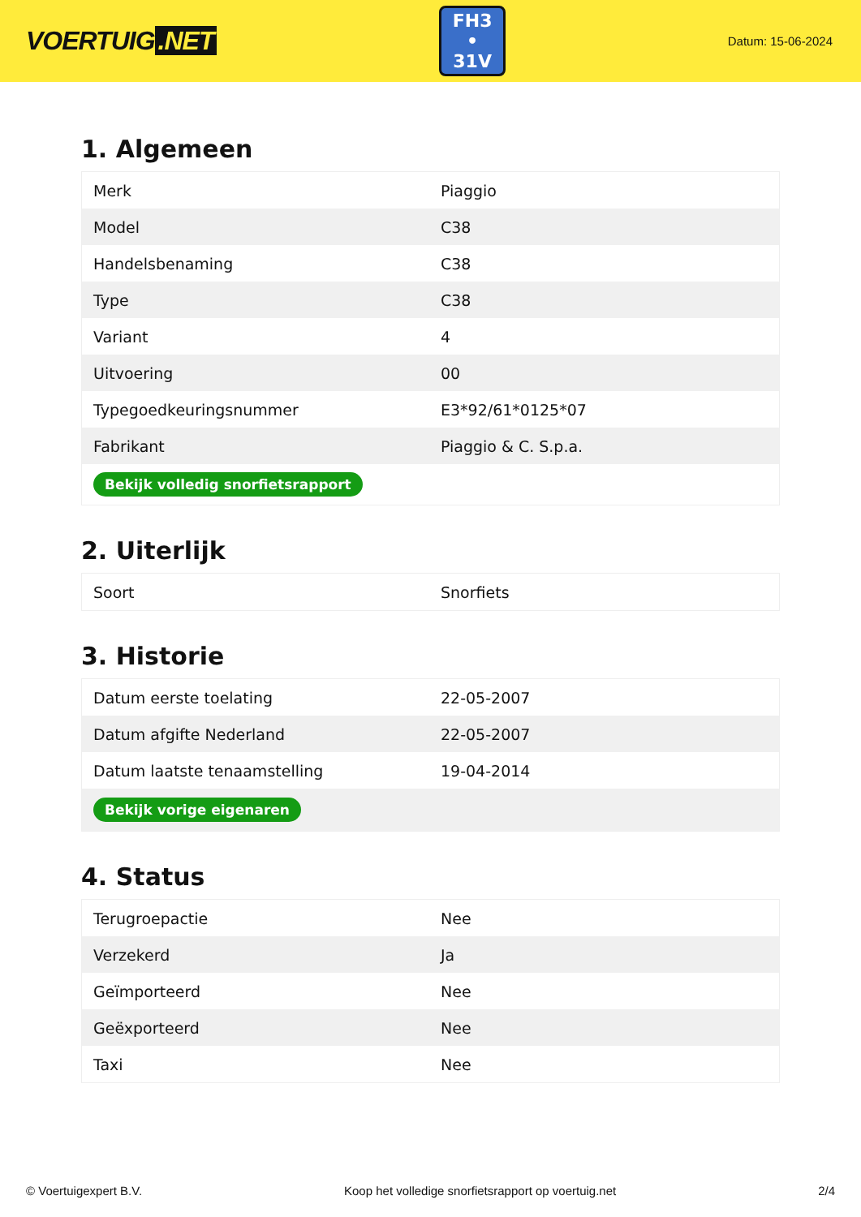VOERTUIG.NET
FH3
• 31V
Datum: 15-06-2024
1. Algemeen
| Merk | Piaggio |
| Model | C38 |
| Handelsbenaming | C38 |
| Type | C38 |
| Variant | 4 |
| Uitvoering | 00 |
| Typegoedkeuringsnummer | E3*92/61*0125*07 |
| Fabrikant | Piaggio & C. S.p.a. |
| Bekijk volledig snorfietsrapport | |
2. Uiterlijk
| Soort | Snorfiets |
3. Historie
| Datum eerste toelating | 22-05-2007 |
| Datum afgifte Nederland | 22-05-2007 |
| Datum laatste tenaamstelling | 19-04-2014 |
| Bekijk vorige eigenaren | |
4. Status
| Terugroepactie | Nee |
| Verzekerd | Ja |
| Geïmporteerd | Nee |
| Geëxporteerd | Nee |
| Taxi | Nee |
© Voertuigexpert B.V. Koop het volledige snorfietsrapport op voertuig.net 2/4